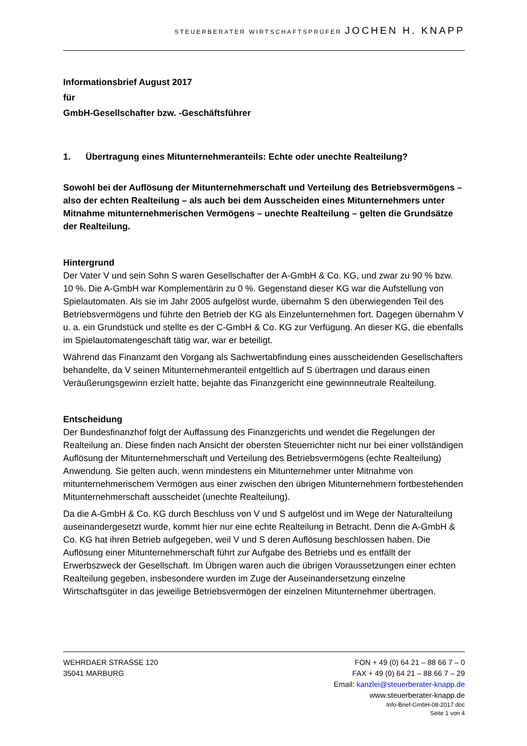STEUERBERATER WIRTSCHAFTSPRÜFER JOCHEN H. KNAPP
Informationsbrief August 2017
für
GmbH-Gesellschafter bzw. -Geschäftsführer
1. Übertragung eines Mitunternehmeranteils: Echte oder unechte Realteilung?
Sowohl bei der Auflösung der Mitunternehmerschaft und Verteilung des Betriebsvermögens – also der echten Realteilung – als auch bei dem Ausscheiden eines Mitunternehmers unter Mitnahme mitunternehmerischen Vermögens – unechte Realteilung – gelten die Grundsätze der Realteilung.
Hintergrund
Der Vater V und sein Sohn S waren Gesellschafter der A-GmbH & Co. KG, und zwar zu 90 % bzw. 10 %. Die A-GmbH war Komplementärin zu 0 %. Gegenstand dieser KG war die Aufstellung von Spielautomaten. Als sie im Jahr 2005 aufgelöst wurde, übernahm S den überwiegenden Teil des Betriebsvermögens und führte den Betrieb der KG als Einzelunternehmen fort. Dagegen übernahm V u. a. ein Grundstück und stellte es der C-GmbH & Co. KG zur Verfügung. An dieser KG, die ebenfalls im Spielautomatengeschäft tätig war, war er beteiligt.
Während das Finanzamt den Vorgang als Sachwertabfindung eines ausscheidenden Gesellschafters behandelte, da V seinen Mitunternehmeranteil entgeltlich auf S übertragen und daraus einen Veräußerungsgewinn erzielt hatte, bejahte das Finanzgericht eine gewinnneutrale Realteilung.
Entscheidung
Der Bundesfinanzhof folgt der Auffassung des Finanzgerichts und wendet die Regelungen der Realteilung an. Diese finden nach Ansicht der obersten Steuerrichter nicht nur bei einer vollständigen Auflösung der Mitunternehmerschaft und Verteilung des Betriebsvermögens (echte Realteilung) Anwendung. Sie gelten auch, wenn mindestens ein Mitunternehmer unter Mitnahme von mitunternehmerischem Vermögen aus einer zwischen den übrigen Mitunternehmern fortbestehenden Mitunternehmerschaft ausscheidet (unechte Realteilung).
Da die A-GmbH & Co. KG durch Beschluss von V und S aufgelöst und im Wege der Naturalteilung auseinandergesetzt wurde, kommt hier nur eine echte Realteilung in Betracht. Denn die A-GmbH & Co. KG hat ihren Betrieb aufgegeben, weil V und S deren Auflösung beschlossen haben. Die Auflösung einer Mitunternehmerschaft führt zur Aufgabe des Betriebs und es entfällt der Erwerbszweck der Gesellschaft. Im Übrigen waren auch die übrigen Voraussetzungen einer echten Realteilung gegeben, insbesondere wurden im Zuge der Auseinandersetzung einzelne Wirtschaftsgüter in das jeweilige Betriebsvermögen der einzelnen Mitunternehmer übertragen.
WEHRDAER STRASSE 120 FON + 49 (0) 64 21 – 88 66 7 – 0
35041 MARBURG FAX + 49 (0) 64 21 – 88 66 7 – 29
Email: kanzlei@steuerberater-knapp.de
www.steuerberater-knapp.de
Info-Brief-GmbH-08-2017.doc
Seite 1 von 4